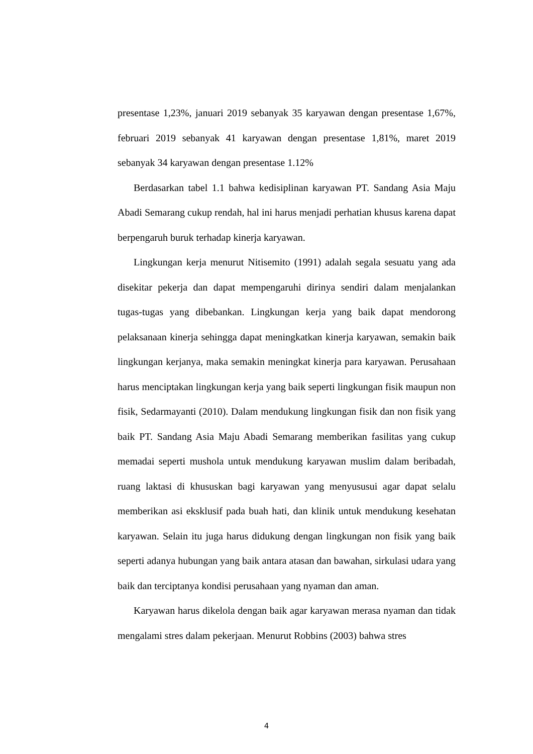presentase 1,23%, januari 2019 sebanyak 35 karyawan dengan presentase 1,67%, februari 2019 sebanyak 41 karyawan dengan presentase 1,81%, maret 2019 sebanyak 34 karyawan dengan presentase 1.12%
Berdasarkan tabel 1.1 bahwa kedisiplinan karyawan PT. Sandang Asia Maju Abadi Semarang cukup rendah, hal ini harus menjadi perhatian khusus karena dapat berpengaruh buruk terhadap kinerja karyawan.
Lingkungan kerja menurut Nitisemito (1991) adalah segala sesuatu yang ada disekitar pekerja dan dapat mempengaruhi dirinya sendiri dalam menjalankan tugas-tugas yang dibebankan. Lingkungan kerja yang baik dapat mendorong pelaksanaan kinerja sehingga dapat meningkatkan kinerja karyawan, semakin baik lingkungan kerjanya, maka semakin meningkat kinerja para karyawan. Perusahaan harus menciptakan lingkungan kerja yang baik seperti lingkungan fisik maupun non fisik, Sedarmayanti (2010). Dalam mendukung lingkungan fisik dan non fisik yang baik PT. Sandang Asia Maju Abadi Semarang memberikan fasilitas yang cukup memadai seperti mushola untuk mendukung karyawan muslim dalam beribadah, ruang laktasi di khususkan bagi karyawan yang menyususui agar dapat selalu memberikan asi eksklusif pada buah hati, dan klinik untuk mendukung kesehatan karyawan. Selain itu juga harus didukung dengan lingkungan non fisik yang baik seperti adanya hubungan yang baik antara atasan dan bawahan, sirkulasi udara yang baik dan terciptanya kondisi perusahaan yang nyaman dan aman.
Karyawan harus dikelola dengan baik agar karyawan merasa nyaman dan tidak mengalami stres dalam pekerjaan. Menurut Robbins (2003) bahwa stres
4